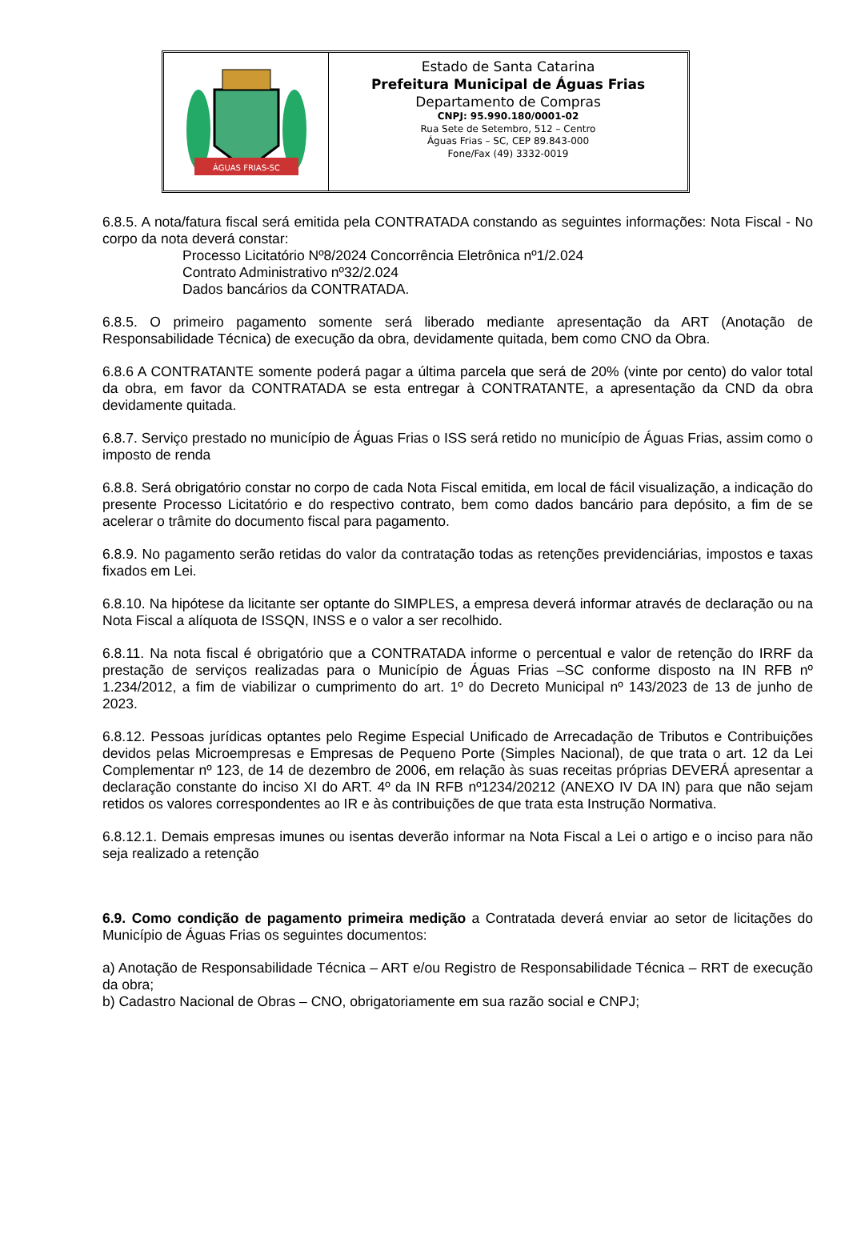ÁGUAS FRIAS-SC
Estado de Santa Catarina
Prefeitura Municipal de Águas Frias
Departamento de Compras
CNPJ: 95.990.180/0001-02
Rua Sete de Setembro, 512 – Centro
Águas Frias – SC, CEP 89.843-000
Fone/Fax (49) 3332-0019
6.8.5. A nota/fatura fiscal será emitida pela CONTRATADA constando as seguintes informações: Nota Fiscal - No corpo da nota deverá constar:
Processo Licitatório Nº8/2024 Concorrência Eletrônica nº1/2.024
Contrato Administrativo nº32/2.024
Dados bancários da CONTRATADA.
6.8.5. O primeiro pagamento somente será liberado mediante apresentação da ART (Anotação de Responsabilidade Técnica) de execução da obra, devidamente quitada, bem como CNO da Obra.
6.8.6 A CONTRATANTE somente poderá pagar a última parcela que será de 20% (vinte por cento) do valor total da obra, em favor da CONTRATADA se esta entregar à CONTRATANTE, a apresentação da CND da obra devidamente quitada.
6.8.7. Serviço prestado no município de Águas Frias o ISS será retido no município de Águas Frias, assim como o imposto de renda
6.8.8. Será obrigatório constar no corpo de cada Nota Fiscal emitida, em local de fácil visualização, a indicação do presente Processo Licitatório e do respectivo contrato, bem como dados bancário para depósito, a fim de se acelerar o trâmite do documento fiscal para pagamento.
6.8.9. No pagamento serão retidas do valor da contratação todas as retenções previdenciárias, impostos e taxas fixados em Lei.
6.8.10. Na hipótese da licitante ser optante do SIMPLES, a empresa deverá informar através de declaração ou na Nota Fiscal a alíquota de ISSQN, INSS e o valor a ser recolhido.
6.8.11. Na nota fiscal é obrigatório que a CONTRATADA informe o percentual e valor de retenção do IRRF da prestação de serviços realizadas para o Município de Águas Frias –SC conforme disposto na IN RFB nº 1.234/2012, a fim de viabilizar o cumprimento do art. 1º do Decreto Municipal nº 143/2023 de 13 de junho de 2023.
6.8.12. Pessoas jurídicas optantes pelo Regime Especial Unificado de Arrecadação de Tributos e Contribuições devidos pelas Microempresas e Empresas de Pequeno Porte (Simples Nacional), de que trata o art. 12 da Lei Complementar nº 123, de 14 de dezembro de 2006, em relação às suas receitas próprias DEVERÁ apresentar a declaração constante do inciso XI do ART. 4º da IN RFB nº1234/20212 (ANEXO IV DA IN) para que não sejam retidos os valores correspondentes ao IR e às contribuições de que trata esta Instrução Normativa.
6.8.12.1. Demais empresas imunes ou isentas deverão informar na Nota Fiscal a Lei o artigo e o inciso para não seja realizado a retenção
6.9. Como condição de pagamento primeira medição a Contratada deverá enviar ao setor de licitações do Município de Águas Frias os seguintes documentos:
a) Anotação de Responsabilidade Técnica – ART e/ou Registro de Responsabilidade Técnica – RRT de execução da obra;
b) Cadastro Nacional de Obras – CNO, obrigatoriamente em sua razão social e CNPJ;